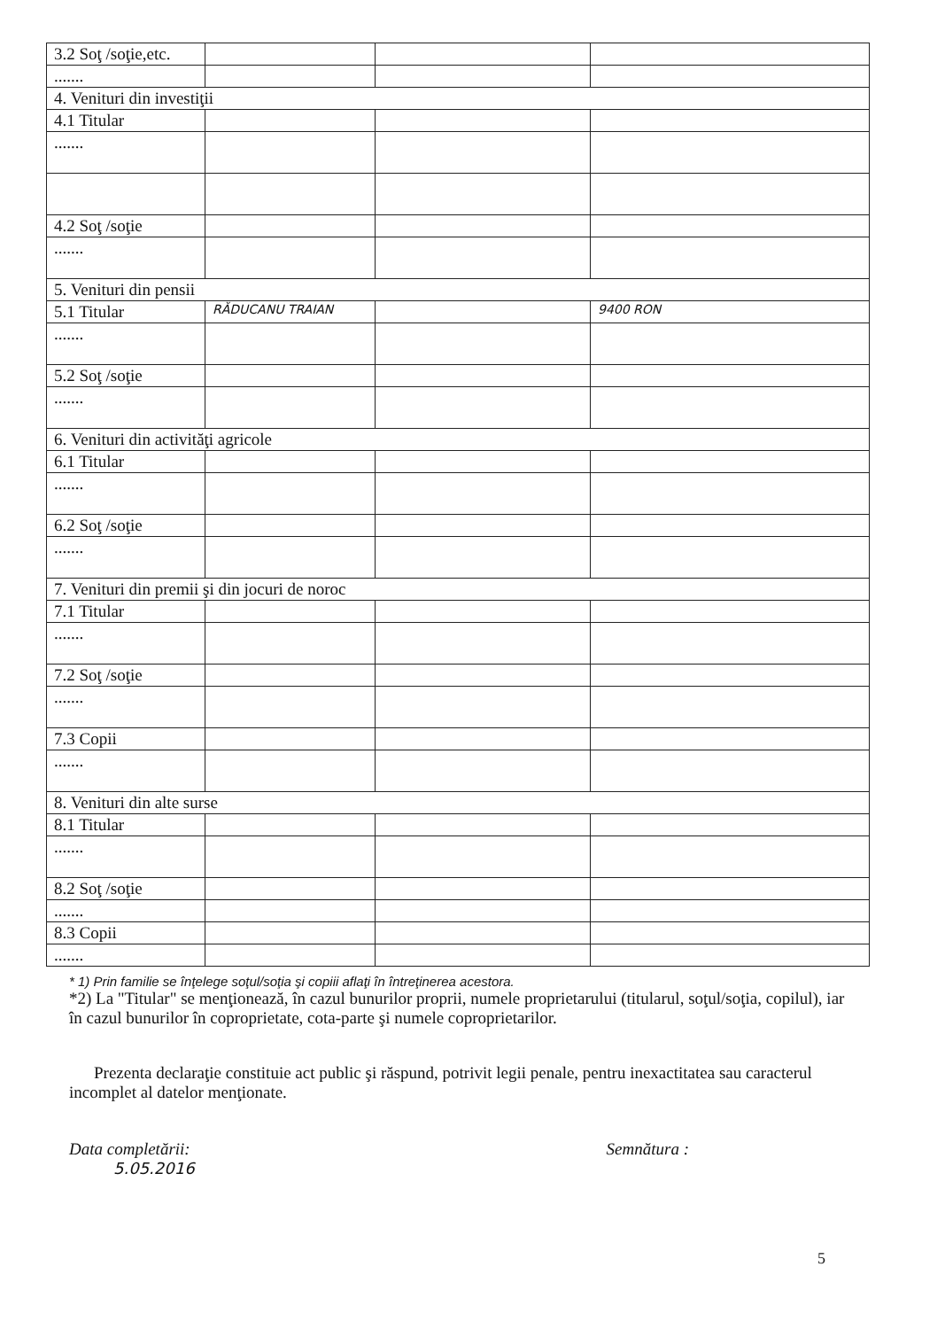| 3.2 Soţ /soţie,etc. | | | |
| ....... | | | |
| 4. Venituri din investiţii | | | |
| 4.1 Titular | | | |
| ....... | | | |
| 4.2 Soţ /soţie | | | |
| ....... | | | |
| 5. Venituri din pensii | | | |
| 5.1 Titular | RĂDUCANU TRAIAN | | 9400 RON |
| ....... | | | |
| 5.2 Soţ /soţie | | | |
| ....... | | | |
| 6. Venituri din activităţi agricole | | | |
| 6.1 Titular | | | |
| ....... | | | |
| 6.2 Soţ /soţie | | | |
| ....... | | | |
| 7. Venituri din premii şi din jocuri de noroc | | | |
| 7.1 Titular | | | |
| ....... | | | |
| 7.2 Soţ /soţie | | | |
| ....... | | | |
| 7.3 Copii | | | |
| ....... | | | |
| 8. Venituri din alte surse | | | |
| 8.1 Titular | | | |
| ....... | | | |
| 8.2 Soţ /soţie | | | |
| ....... | | | |
| 8.3 Copii | | | |
| ....... | | | |
* 1) Prin familie se înţelege soţul/soţia şi copiii aflaţi în întreţinerea acestora.
*2) La "Titular" se menţionează, în cazul bunurilor proprii, numele proprietarului (titularul, soţul/soţia, copilul), iar în cazul bunurilor în coproprietate, cota-parte şi numele coproprietarilor.
Prezenta declaraţie constituie act public şi răspund, potrivit legii penale, pentru inexactitatea sau caracterul incomplet al datelor menţionate.
Data completării:
5.05.2016
Semnătura :
5